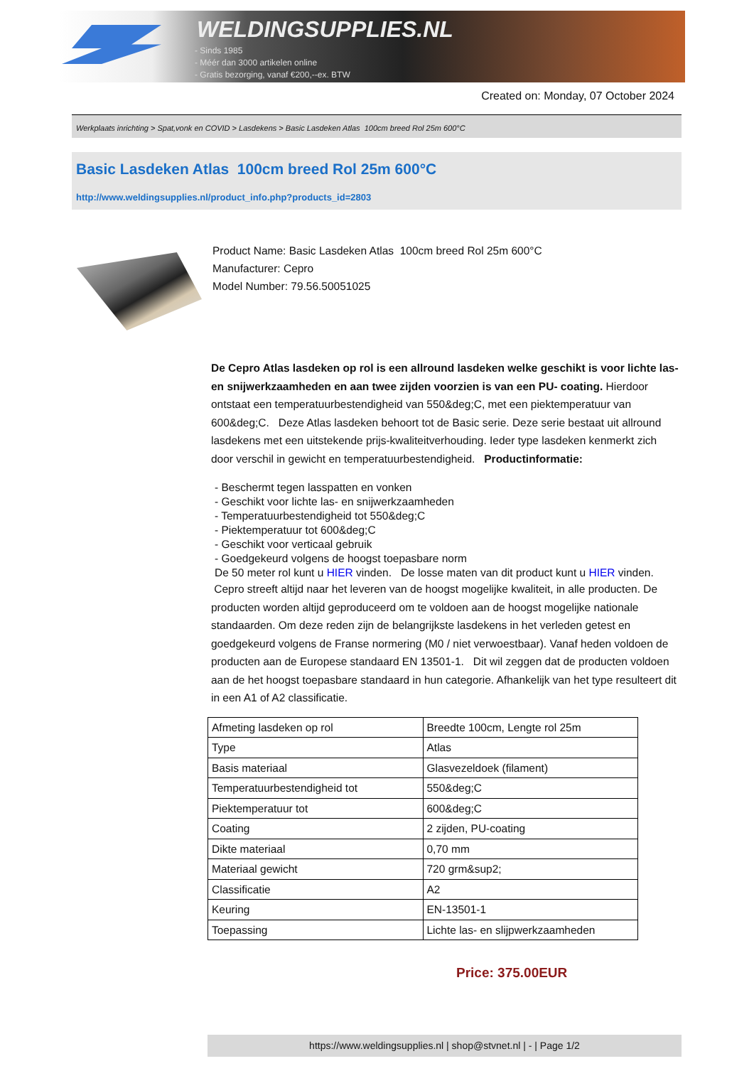WELDINGSUPPLIES.NL
- Sinds 1985
- Méér dan 3000 artikelen online
- Gratis bezorging, vanaf €200,--ex. BTW
Created on: Monday, 07 October 2024
Werkplaats inrichting > Spat,vonk en COVID > Lasdekens > Basic Lasdeken Atlas 100cm breed Rol 25m 600°C
Basic Lasdeken Atlas 100cm breed Rol 25m 600°C
http://www.weldingsupplies.nl/product_info.php?products_id=2803
Product Name: Basic Lasdeken Atlas 100cm breed Rol 25m 600°C
Manufacturer: Cepro
Model Number: 79.56.50051025
De Cepro Atlas lasdeken op rol is een allround lasdeken welke geschikt is voor lichte las- en snijwerkzaamheden en aan twee zijden voorzien is van een PU- coating. Hierdoor ontstaat een temperatuurbestendigheid van 550&deg;C, met een piektemperatuur van 600&deg;C. Deze Atlas lasdeken behoort tot de Basic serie. Deze serie bestaat uit allround lasdekens met een uitstekende prijs-kwaliteitverhouding. Ieder type lasdeken kenmerkt zich door verschil in gewicht en temperatuurbestendigheid. Productinformatie:
- Beschermt tegen lasspatten en vonken
- Geschikt voor lichte las- en snijwerkzaamheden
- Temperatuurbestendigheid tot 550&deg;C
- Piektemperatuur tot 600&deg;C
- Geschikt voor verticaal gebruik
- Goedgekeurd volgens de hoogst toepasbare norm
De 50 meter rol kunt u HIER vinden. De losse maten van dit product kunt u HIER vinden.
Cepro streeft altijd naar het leveren van de hoogst mogelijke kwaliteit, in alle producten. De producten worden altijd geproduceerd om te voldoen aan de hoogst mogelijke nationale standaarden. Om deze reden zijn de belangrijkste lasdekens in het verleden getest en goedgekeurd volgens de Franse normering (M0 / niet verwoestbaar). Vanaf heden voldoen de producten aan de Europese standaard EN 13501-1. Dit wil zeggen dat de producten voldoen aan de het hoogst toepasbare standaard in hun categorie. Afhankelijk van het type resulteert dit in een A1 of A2 classificatie.
| Afmeting lasdeken op rol | Breedte 100cm, Lengte rol 25m |
| Type | Atlas |
| Basis materiaal | Glasvezeldoek (filament) |
| Temperatuurbestendigheid tot | 550&deg;C |
| Piektemperatuur tot | 600&deg;C |
| Coating | 2 zijden, PU-coating |
| Dikte materiaal | 0,70 mm |
| Materiaal gewicht | 720 grm&sup2; |
| Classificatie | A2 |
| Keuring | EN-13501-1 |
| Toepassing | Lichte las- en slijpwerkzaamheden |
Price: 375.00EUR
https://www.weldingsupplies.nl | shop@stvnet.nl | - | Page 1/2